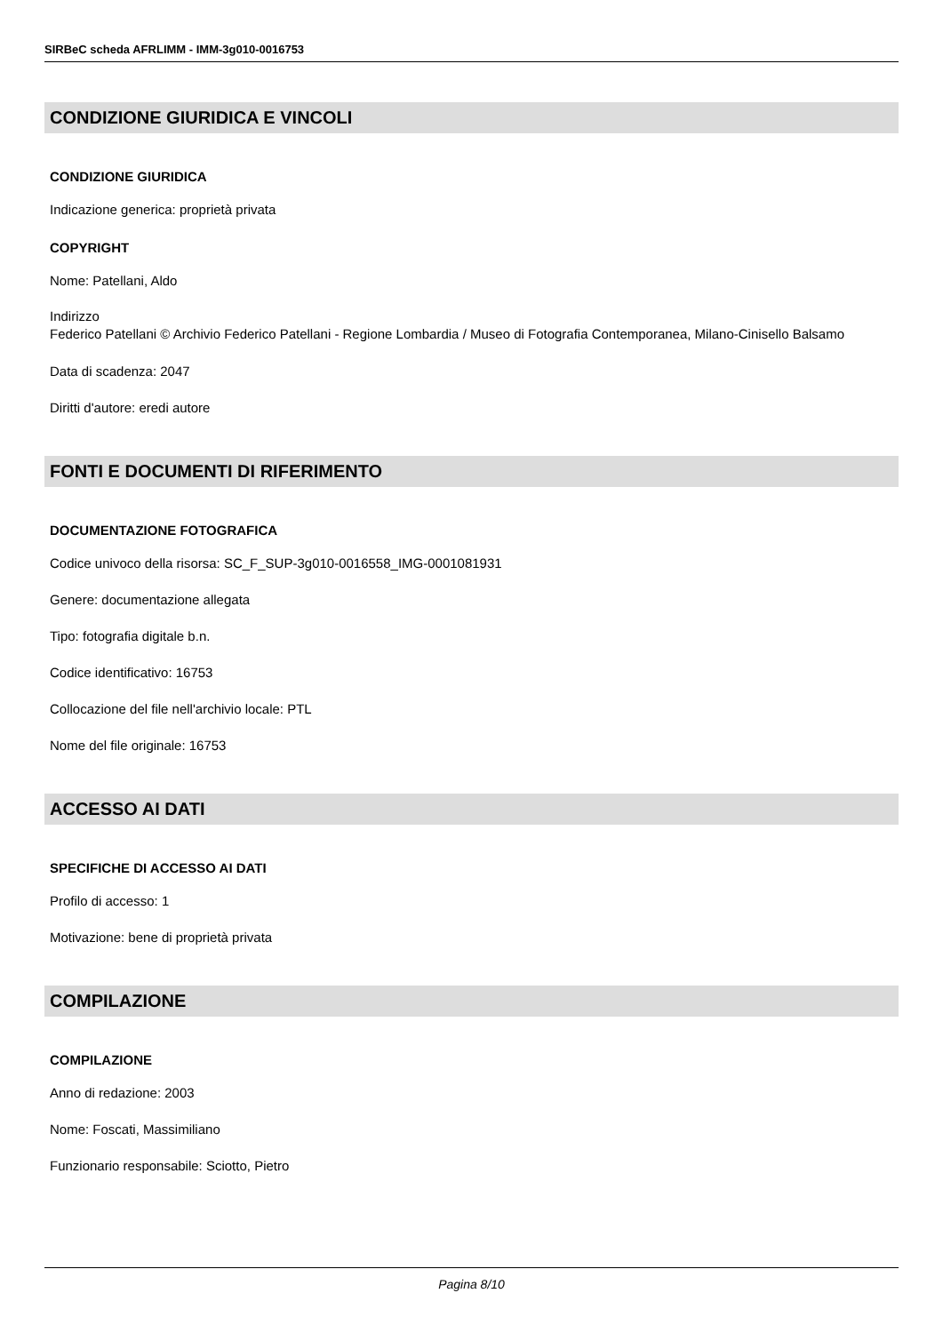SIRBeC scheda AFRLIMM - IMM-3g010-0016753
CONDIZIONE GIURIDICA E VINCOLI
CONDIZIONE GIURIDICA
Indicazione generica: proprietà privata
COPYRIGHT
Nome: Patellani, Aldo
Indirizzo
Federico Patellani © Archivio Federico Patellani - Regione Lombardia / Museo di Fotografia Contemporanea, Milano-Cinisello Balsamo
Data di scadenza: 2047
Diritti d'autore: eredi autore
FONTI E DOCUMENTI DI RIFERIMENTO
DOCUMENTAZIONE FOTOGRAFICA
Codice univoco della risorsa: SC_F_SUP-3g010-0016558_IMG-0001081931
Genere: documentazione allegata
Tipo: fotografia digitale b.n.
Codice identificativo: 16753
Collocazione del file nell'archivio locale: PTL
Nome del file originale: 16753
ACCESSO AI DATI
SPECIFICHE DI ACCESSO AI DATI
Profilo di accesso: 1
Motivazione: bene di proprietà privata
COMPILAZIONE
COMPILAZIONE
Anno di redazione: 2003
Nome: Foscati, Massimiliano
Funzionario responsabile: Sciotto, Pietro
Pagina 8/10